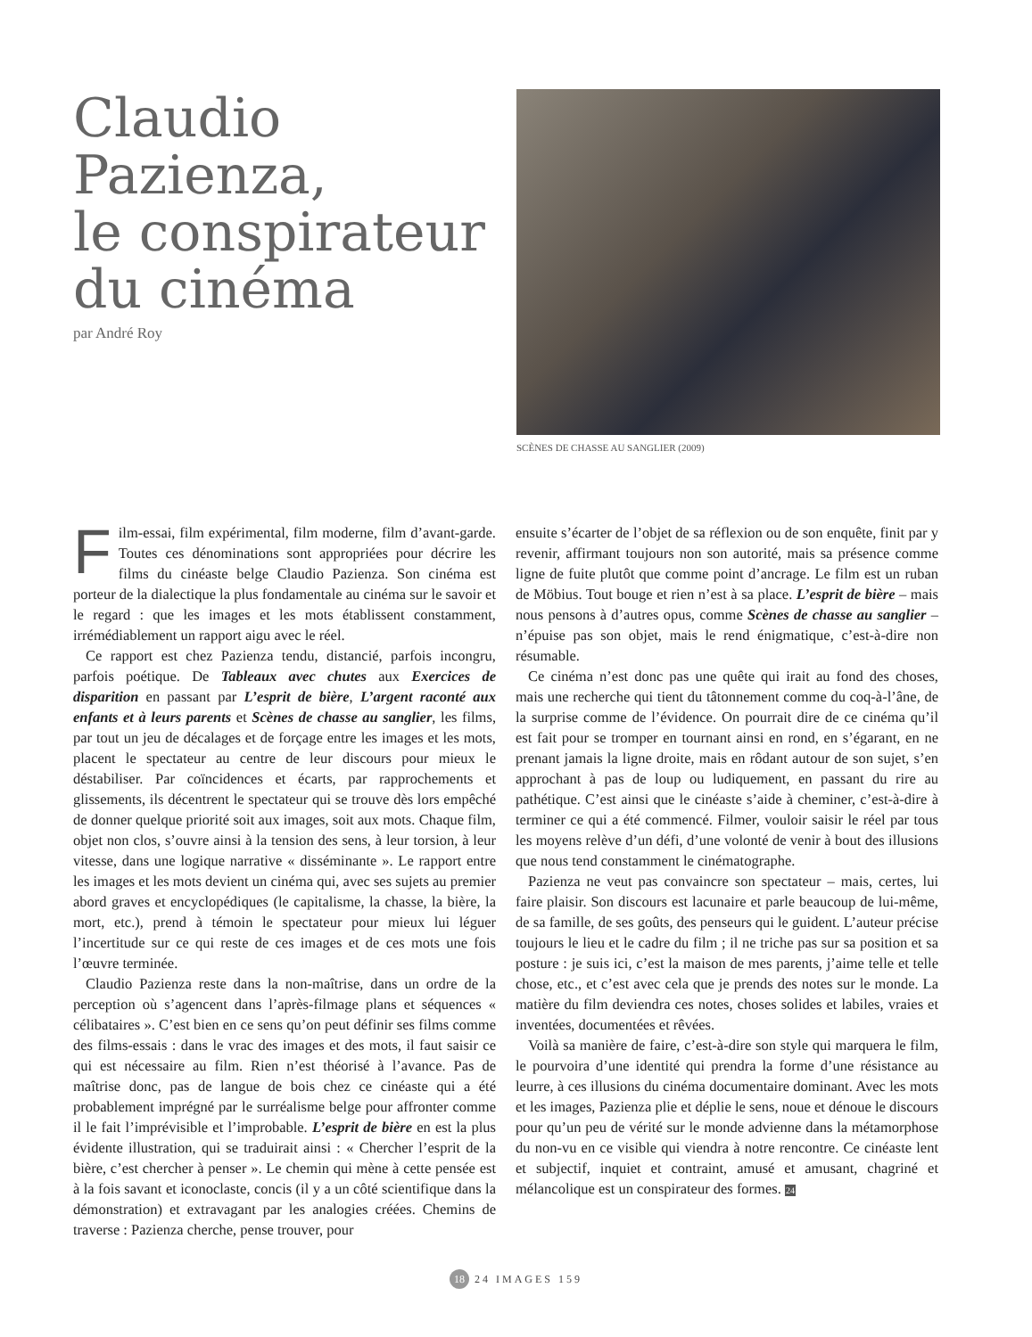Claudio
Pazienza,
le conspirateur
du cinéma
par André Roy
SCÈNES DE CHASSE AU SANGLIER (2009)
Film-essai, film expérimental, film moderne, film d’avant-garde. Toutes ces dénominations sont appropriées pour décrire les films du cinéaste belge Claudio Pazienza. Son cinéma est porteur de la dialectique la plus fondamentale au cinéma sur le savoir et le regard : que les images et les mots établissent constamment, irrémédiablement un rapport aigu avec le réel.
Ce rapport est chez Pazienza tendu, distancié, parfois incongru, parfois poétique. De Tableaux avec chutes aux Exercices de disparition en passant par L’esprit de bière, L’argent raconté aux enfants et à leurs parents et Scènes de chasse au sanglier, les films, par tout un jeu de décalages et de forçage entre les images et les mots, placent le spectateur au centre de leur discours pour mieux le déstabiliser. Par coïncidences et écarts, par rapprochements et glissements, ils décentrent le spectateur qui se trouve dès lors empêché de donner quelque priorité soit aux images, soit aux mots. Chaque film, objet non clos, s’ouvre ainsi à la tension des sens, à leur torsion, à leur vitesse, dans une logique narrative « disséminante ». Le rapport entre les images et les mots devient un cinéma qui, avec ses sujets au premier abord graves et encyclopédiques (le capitalisme, la chasse, la bière, la mort, etc.), prend à témoin le spectateur pour mieux lui léguer l’incertitude sur ce qui reste de ces images et de ces mots une fois l’œuvre terminée.
Claudio Pazienza reste dans la non-maîtrise, dans un ordre de la perception où s’agencent dans l’après-filmage plans et séquences « célibataires ». C’est bien en ce sens qu’on peut définir ses films comme des films-essais : dans le vrac des images et des mots, il faut saisir ce qui est nécessaire au film. Rien n’est théorisé à l’avance. Pas de maîtrise donc, pas de langue de bois chez ce cinéaste qui a été probablement imprégné par le surréalisme belge pour affronter comme il le fait l’imprévisible et l’improbable. L’esprit de bière en est la plus évidente illustration, qui se traduirait ainsi : « Chercher l’esprit de la bière, c’est chercher à penser ». Le chemin qui mène à cette pensée est à la fois savant et iconoclaste, concis (il y a un côté scientifique dans la démonstration) et extravagant par les analogies créées. Chemins de traverse : Pazienza cherche, pense trouver, pour
ensuite s’écarter de l’objet de sa réflexion ou de son enquête, finit par y revenir, affirmant toujours non son autorité, mais sa présence comme ligne de fuite plutôt que comme point d’ancrage. Le film est un ruban de Möbius. Tout bouge et rien n’est à sa place. L’esprit de bière – mais nous pensons à d’autres opus, comme Scènes de chasse au sanglier – n’épuise pas son objet, mais le rend énigmatique, c’est-à-dire non résumable.
Ce cinéma n’est donc pas une quête qui irait au fond des choses, mais une recherche qui tient du tâtonnement comme du coq-à-l’âne, de la surprise comme de l’évidence. On pourrait dire de ce cinéma qu’il est fait pour se tromper en tournant ainsi en rond, en s’égarant, en ne prenant jamais la ligne droite, mais en rôdant autour de son sujet, s’en approchant à pas de loup ou ludiquement, en passant du rire au pathétique. C’est ainsi que le cinéaste s’aide à cheminer, c’est-à-dire à terminer ce qui a été commencé. Filmer, vouloir saisir le réel par tous les moyens relève d’un défi, d’une volonté de venir à bout des illusions que nous tend constamment le cinématographe.
Pazienza ne veut pas convaincre son spectateur – mais, certes, lui faire plaisir. Son discours est lacunaire et parle beaucoup de lui-même, de sa famille, de ses goûts, des penseurs qui le guident. L’auteur précise toujours le lieu et le cadre du film ; il ne triche pas sur sa position et sa posture : je suis ici, c’est la maison de mes parents, j’aime telle et telle chose, etc., et c’est avec cela que je prends des notes sur le monde. La matière du film deviendra ces notes, choses solides et labiles, vraies et inventées, documentées et rêvées.
Voilà sa manière de faire, c’est-à-dire son style qui marquera le film, le pourvoira d’une identité qui prendra la forme d’une résistance au leurre, à ces illusions du cinéma documentaire dominant. Avec les mots et les images, Pazienza plie et déplie le sens, noue et dénoue le discours pour qu’un peu de vérité sur le monde advienne dans la métamorphose du non-vu en ce visible qui viendra à notre rencontre. Ce cinéaste lent et subjectif, inquiet et contraint, amusé et amusant, chagriné et mélancolique est un conspirateur des formes. 24
18 24 IMAGES 159